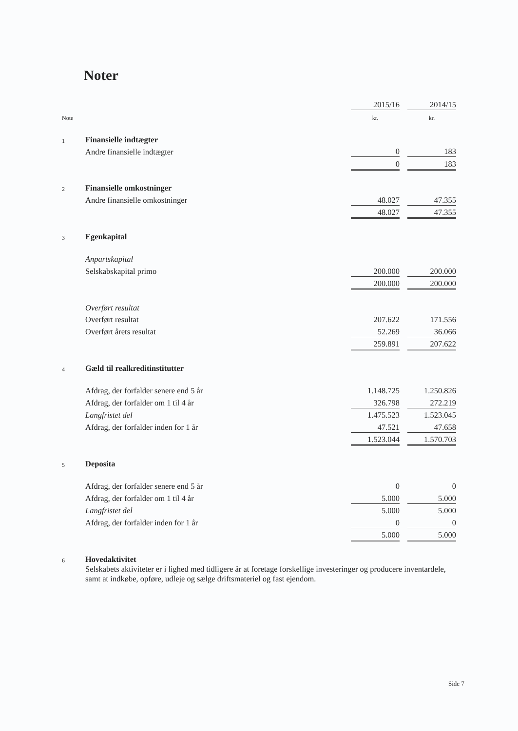Noter
| | | 2015/16 | | 2014/15 |
| Note | | kr. | | kr. |
| 1 | Finansielle indtægter | | | |
| | Andre finansielle indtægter | 0 | | 183 |
| | | 0 | | 183 |
| 2 | Finansielle omkostninger | | | |
| | Andre finansielle omkostninger | 48.027 | | 47.355 |
| | | 48.027 | | 47.355 |
| 3 | Egenkapital | | | |
| | Anpartskapital | | | |
| | Selskabskapital primo | 200.000 | | 200.000 |
| | | 200.000 | | 200.000 |
| | Overført resultat | | | |
| | Overført resultat | 207.622 | | 171.556 |
| | Overført årets resultat | 52.269 | | 36.066 |
| | | 259.891 | | 207.622 |
| 4 | Gæld til realkreditinstitutter | | | |
| | Afdrag, der forfalder senere end 5 år | 1.148.725 | | 1.250.826 |
| | Afdrag, der forfalder om 1 til 4 år | 326.798 | | 272.219 |
| | Langfristet del | 1.475.523 | | 1.523.045 |
| | Afdrag, der forfalder inden for 1 år | 47.521 | | 47.658 |
| | | 1.523.044 | | 1.570.703 |
| 5 | Deposita | | | |
| | Afdrag, der forfalder senere end 5 år | 0 | | 0 |
| | Afdrag, der forfalder om 1 til 4 år | 5.000 | | 5.000 |
| | Langfristet del | 5.000 | | 5.000 |
| | Afdrag, der forfalder inden for 1 år | 0 | | 0 |
| | | 5.000 | | 5.000 |
| 6 | Hovedaktivitet | | | |
| | Selskabets aktiviteter er i lighed med tidligere år at foretage forskellige investeringer og producere inventardele, samt at indkøbe, opføre, udleje og sælge driftsmateriel og fast ejendom. | | | |
Side 7